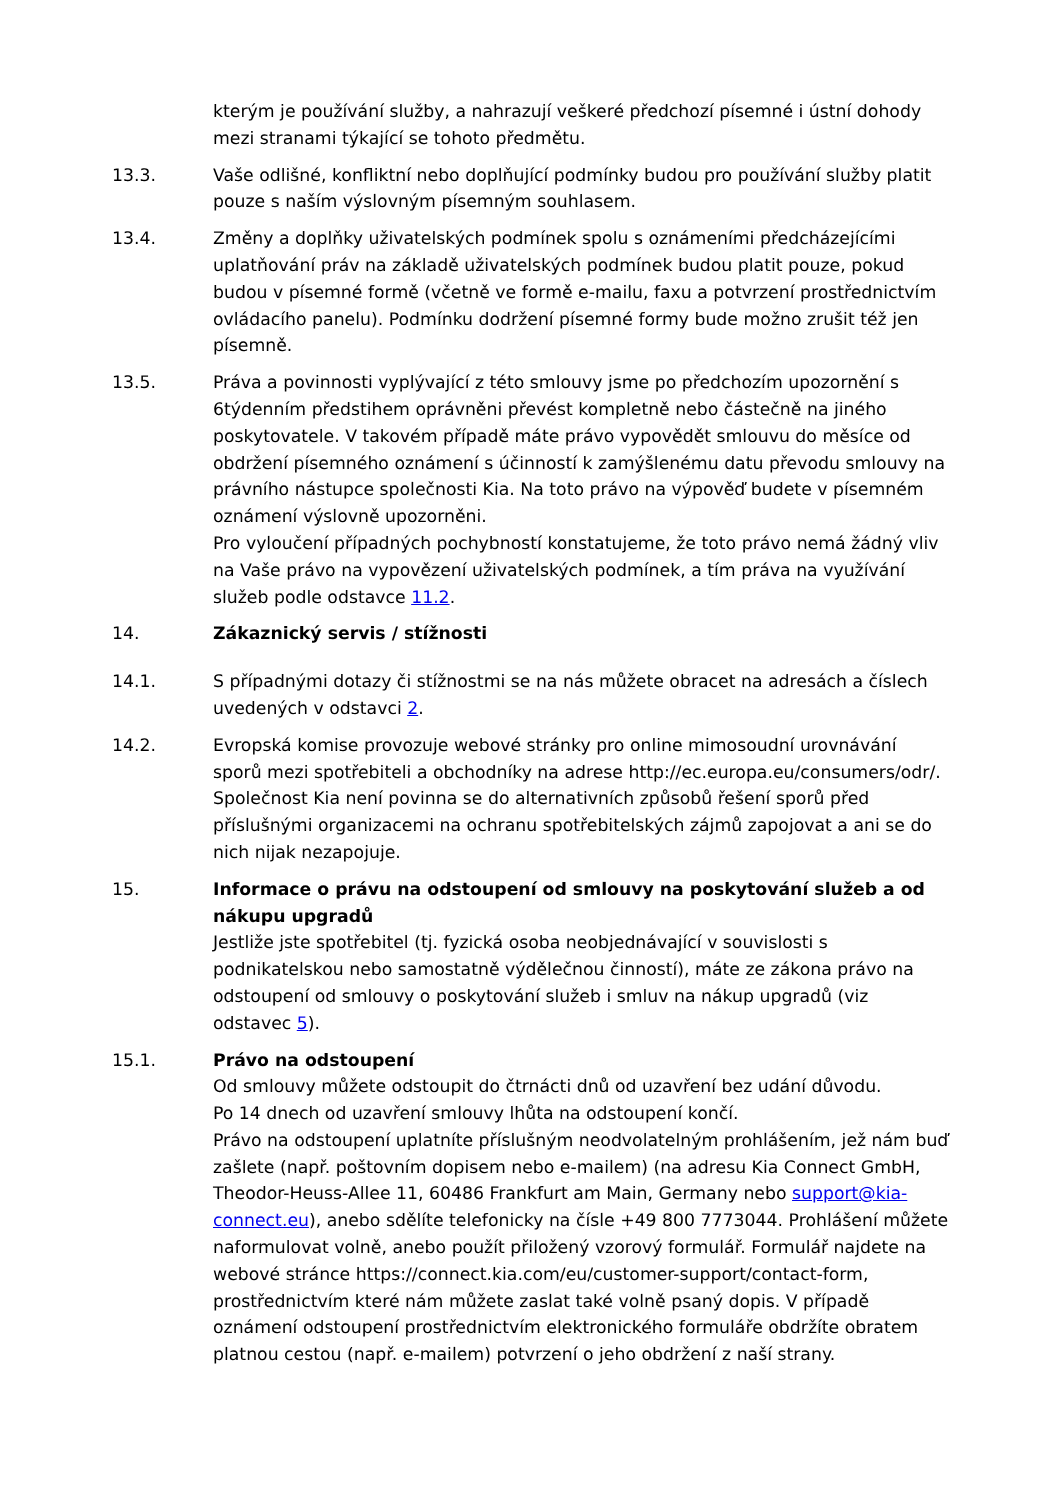kterým je používání služby, a nahrazují veškeré předchozí písemné i ústní dohody mezi stranami týkající se tohoto předmětu.
13.3. Vaše odlišné, konfliktní nebo doplňující podmínky budou pro používání služby platit pouze s naším výslovným písemným souhlasem.
13.4. Změny a doplňky uživatelských podmínek spolu s oznámeními předcházejícími uplatňování práv na základě uživatelských podmínek budou platit pouze, pokud budou v písemné formě (včetně ve formě e-mailu, faxu a potvrzení prostřednictvím ovládacího panelu). Podmínku dodržení písemné formy bude možno zrušit též jen písemně.
13.5. Práva a povinnosti vyplývající z této smlouvy jsme po předchozím upozornění s 6týdenním předstihem oprávněni převést kompletně nebo částečně na jiného poskytovatele. V takovém případě máte právo vypovědět smlouvu do měsíce od obdržení písemného oznámení s účinností k zamýšlenému datu převodu smlouvy na právního nástupce společnosti Kia. Na toto právo na výpověď budete v písemném oznámení výslovně upozorněni.
Pro vyloučení případných pochybností konstatujeme, že toto právo nemá žádný vliv na Vaše právo na vypovězení uživatelských podmínek, a tím práva na využívání služeb podle odstavce 11.2.
14. Zákaznický servis / stížnosti
14.1. S případnými dotazy či stížnostmi se na nás můžete obracet na adresách a číslech uvedených v odstavci 2.
14.2. Evropská komise provozuje webové stránky pro online mimosoudní urovnávání sporů mezi spotřebiteli a obchodníky na adrese http://ec.europa.eu/consumers/odr/. Společnost Kia není povinna se do alternativních způsobů řešení sporů před příslušnými organizacemi na ochranu spotřebitelských zájmů zapojovat a ani se do nich nijak nezapojuje.
15. Informace o právu na odstoupení od smlouvy na poskytování služeb a od nákupu upgradů
Jestliže jste spotřebitel (tj. fyzická osoba neobjednávající v souvislosti s podnikatelskou nebo samostatně výdělečnou činností), máte ze zákona právo na odstoupení od smlouvy o poskytování služeb i smluv na nákup upgradů (viz odstavec 5).
15.1. Právo na odstoupení
Od smlouvy můžete odstoupit do čtrnácti dnů od uzavření bez udání důvodu.
Po 14 dnech od uzavření smlouvy lhůta na odstoupení končí.
Právo na odstoupení uplatníte příslušným neodvolatelným prohlášením, jež nám buď zašlete (např. poštovním dopisem nebo e-mailem) (na adresu Kia Connect GmbH, Theodor-Heuss-Allee 11, 60486 Frankfurt am Main, Germany nebo support@kia-connect.eu), anebo sdělíte telefonicky na čísle +49 800 7773044. Prohlášení můžete naformulovat volně, anebo použít přiložený vzorový formulář. Formulář najdete na webové stránce https://connect.kia.com/eu/customer-support/contact-form, prostřednictvím které nám můžete zaslat také volně psaný dopis. V případě oznámení odstoupení prostřednictvím elektronického formuláře obdržíte obratem platnou cestou (např. e-mailem) potvrzení o jeho obdržení z naší strany.